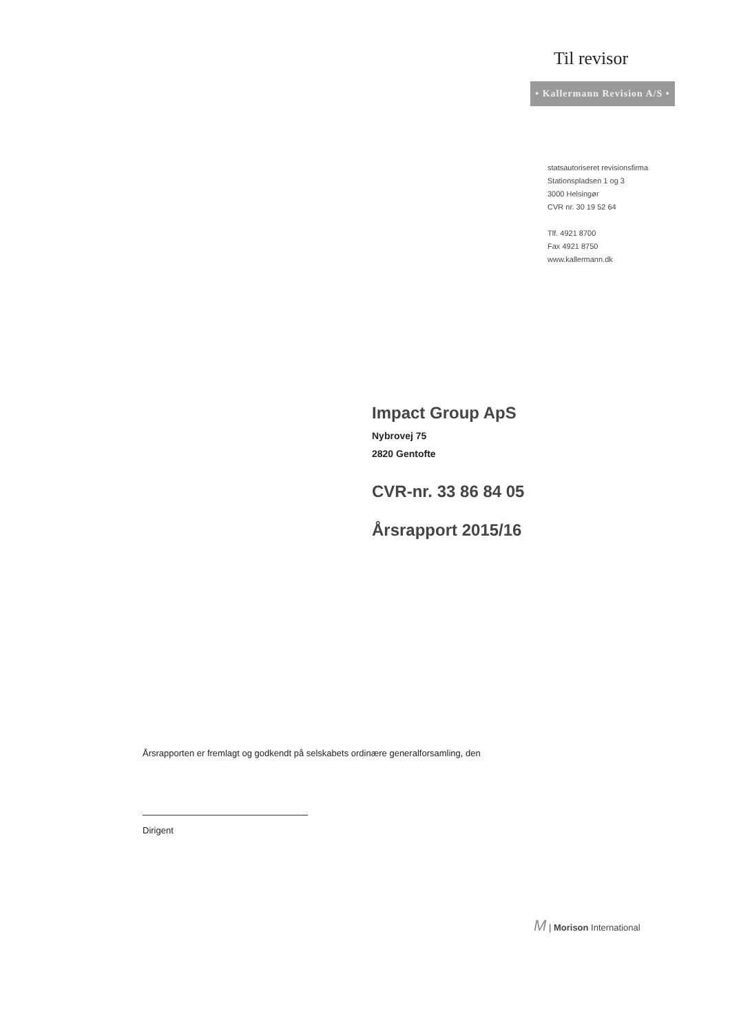Til revisor
• Kallermann Revision A/S •
statsautoriseret revisionsfirma
Stationspladsen 1 og 3
3000 Helsingør
CVR nr. 30 19 52 64
Tlf. 4921 8700
Fax 4921 8750
www.kallermann.dk
Impact Group ApS
Nybrovej 75
2820 Gentofte
CVR-nr. 33 86 84 05
Årsrapport 2015/16
Årsrapporten er fremlagt og godkendt på selskabets ordinære generalforsamling, den
Dirigent
M | Morison International